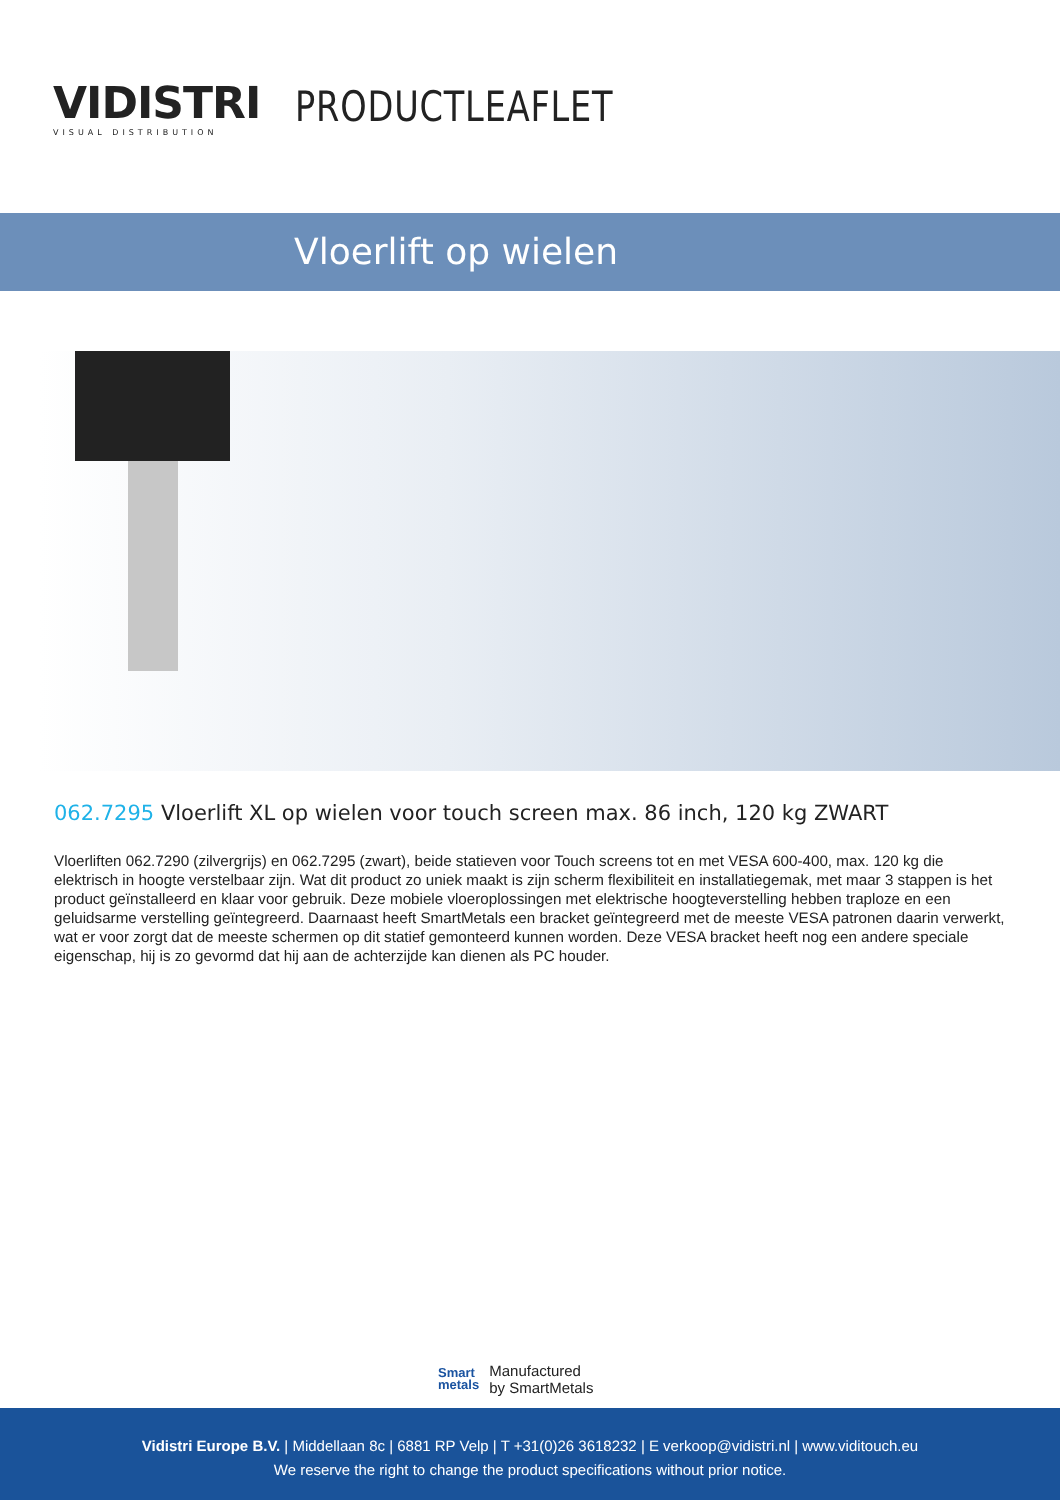VIDISTRI
VISUAL DISTRIBUTION
PRODUCTLEAFLET
Vloerlift op wielen
062.7295 Vloerlift XL op wielen voor touch screen max. 86 inch, 120 kg ZWART
Vloerliften 062.7290 (zilvergrijs) en 062.7295 (zwart), beide statieven voor Touch screens tot en met VESA 600-400, max. 120 kg die elektrisch in hoogte verstelbaar zijn. Wat dit product zo uniek maakt is zijn scherm flexibiliteit en installatiegemak, met maar 3 stappen is het product geïnstalleerd en klaar voor gebruik. Deze mobiele vloeroplossingen met elektrische hoogteverstelling hebben traploze en een geluidsarme verstelling geïntegreerd. Daarnaast heeft SmartMetals een bracket geïntegreerd met de meeste VESA patronen daarin verwerkt, wat er voor zorgt dat de meeste schermen op dit statief gemonteerd kunnen worden. Deze VESA bracket heeft nog een andere speciale eigenschap, hij is zo gevormd dat hij aan de achterzijde kan dienen als PC houder.
Smart
metals
Manufactured
by SmartMetals
Vidistri Europe B.V. | Middellaan 8c | 6881 RP Velp | T +31(0)26 3618232 | E verkoop@vidistri.nl | www.viditouch.eu
We reserve the right to change the product specifications without prior notice.